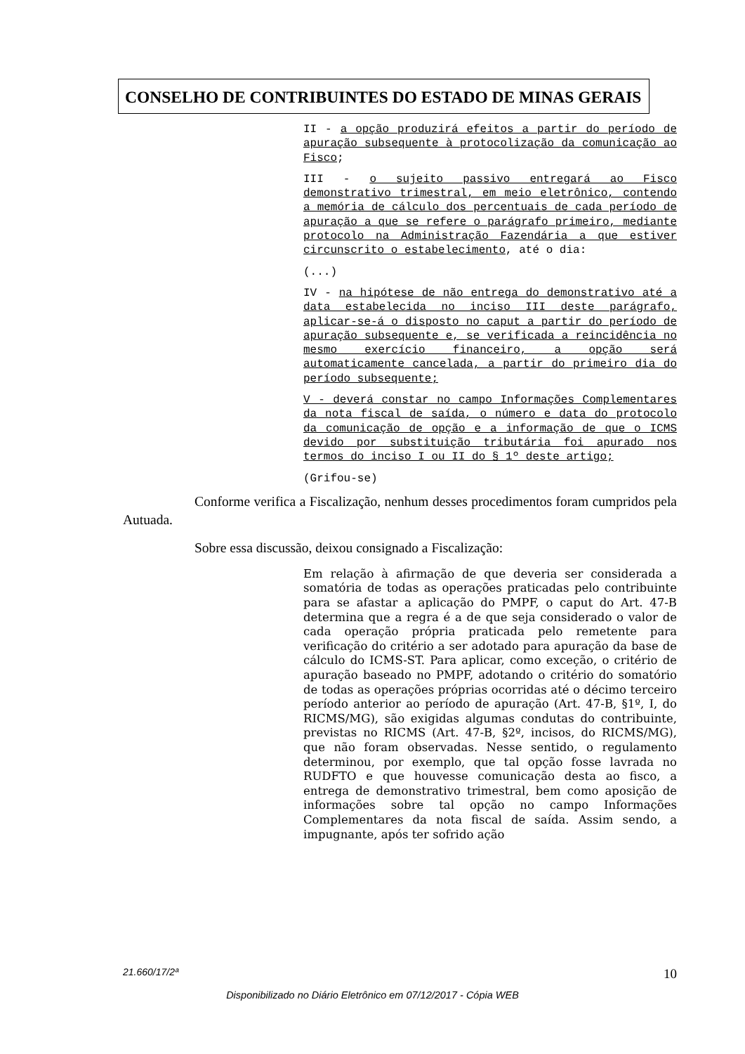CONSELHO DE CONTRIBUINTES DO ESTADO DE MINAS GERAIS
II - a opção produzirá efeitos a partir do período de apuração subsequente à protocolização da comunicação ao Fisco;
III - o sujeito passivo entregará ao Fisco demonstrativo trimestral, em meio eletrônico, contendo a memória de cálculo dos percentuais de cada período de apuração a que se refere o parágrafo primeiro, mediante protocolo na Administração Fazendária a que estiver circunscrito o estabelecimento, até o dia:
(...)
IV - na hipótese de não entrega do demonstrativo até a data estabelecida no inciso III deste parágrafo, aplicar-se-á o disposto no caput a partir do período de apuração subsequente e, se verificada a reincidência no mesmo exercício financeiro, a opção será automaticamente cancelada, a partir do primeiro dia do período subsequente;
V - deverá constar no campo Informações Complementares da nota fiscal de saída, o número e data do protocolo da comunicação de opção e a informação de que o ICMS devido por substituição tributária foi apurado nos termos do inciso I ou II do § 1º deste artigo;
(Grifou-se)
Conforme verifica a Fiscalização, nenhum desses procedimentos foram cumpridos pela Autuada.
Sobre essa discussão, deixou consignado a Fiscalização:
Em relação à afirmação de que deveria ser considerada a somatória de todas as operações praticadas pelo contribuinte para se afastar a aplicação do PMPF, o caput do Art. 47-B determina que a regra é a de que seja considerado o valor de cada operação própria praticada pelo remetente para verificação do critério a ser adotado para apuração da base de cálculo do ICMS-ST. Para aplicar, como exceção, o critério de apuração baseado no PMPF, adotando o critério do somatório de todas as operações próprias ocorridas até o décimo terceiro período anterior ao período de apuração (Art. 47-B, §1º, I, do RICMS/MG), são exigidas algumas condutas do contribuinte, previstas no RICMS (Art. 47-B, §2º, incisos, do RICMS/MG), que não foram observadas. Nesse sentido, o regulamento determinou, por exemplo, que tal opção fosse lavrada no RUDFTO e que houvesse comunicação desta ao fisco, a entrega de demonstrativo trimestral, bem como aposição de informações sobre tal opção no campo Informações Complementares da nota fiscal de saída. Assim sendo, a impugnante, após ter sofrido ação
21.660/17/2ª 10
Disponibilizado no Diário Eletrônico em 07/12/2017 - Cópia WEB